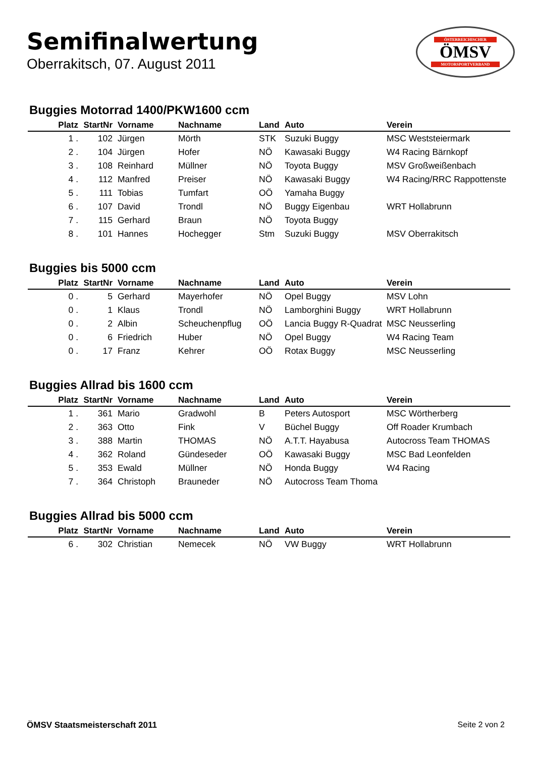Semifinalwertung
Oberrakitsch, 07. August 2011
ÖSTERREICHISCHER
ÖMSV
MOTORSPORTVERBAND
Buggies Motorrad 1400/PKW1600 ccm
| Platz | StartNr | Vorname | Nachname | Land | Auto | Verein |
| --- | --- | --- | --- | --- | --- | --- |
| 1 . | 102 | Jürgen | Mörth | STK | Suzuki Buggy | MSC Weststeiermark |
| 2 . | 104 | Jürgen | Hofer | NÖ | Kawasaki Buggy | W4 Racing Bärnkopf |
| 3 . | 108 | Reinhard | Müllner | NÖ | Toyota Buggy | MSV Großweißenbach |
| 4 . | 112 | Manfred | Preiser | NÖ | Kawasaki Buggy | W4 Racing/RRC Rappottenste |
| 5 . | 111 | Tobias | Tumfart | OÖ | Yamaha Buggy | |
| 6 . | 107 | David | Trondl | NÖ | Buggy Eigenbau | WRT Hollabrunn |
| 7 . | 115 | Gerhard | Braun | NÖ | Toyota Buggy | |
| 8 . | 101 | Hannes | Hochegger | Stm | Suzuki Buggy | MSV Oberrakitsch |
Buggies bis 5000 ccm
| Platz | StartNr | Vorname | Nachname | Land | Auto | Verein |
| --- | --- | --- | --- | --- | --- | --- |
| 0 . | 5 | Gerhard | Mayerhofer | NÖ | Opel Buggy | MSV Lohn |
| 0 . | 1 | Klaus | Trondl | NÖ | Lamborghini Buggy | WRT Hollabrunn |
| 0 . | 2 | Albin | Scheuchenpflug | OÖ | Lancia Buggy R-Quadrat | MSC Neusserling |
| 0 . | 6 | Friedrich | Huber | NÖ | Opel Buggy | W4 Racing Team |
| 0 . | 17 | Franz | Kehrer | OÖ | Rotax Buggy | MSC Neusserling |
Buggies Allrad bis 1600 ccm
| Platz | StartNr | Vorname | Nachname | Land | Auto | Verein |
| --- | --- | --- | --- | --- | --- | --- |
| 1 . | 361 | Mario | Gradwohl | B | Peters Autosport | MSC Wörtherberg |
| 2 . | 363 | Otto | Fink | V | Büchel Buggy | Off Roader Krumbach |
| 3 . | 388 | Martin | THOMAS | NÖ | A.T.T. Hayabusa | Autocross Team THOMAS |
| 4 . | 362 | Roland | Gündeseder | OÖ | Kawasaki Buggy | MSC Bad Leonfelden |
| 5 . | 353 | Ewald | Müllner | NÖ | Honda Buggy | W4 Racing |
| 7 . | 364 | Christoph | Brauneder | NÖ | Autocross Team Thoma | |
Buggies Allrad bis 5000 ccm
| Platz | StartNr | Vorname | Nachname | Land | Auto | Verein |
| --- | --- | --- | --- | --- | --- | --- |
| 6 . | 302 | Christian | Nemecek | NÖ | VW Buggy | WRT Hollabrunn |
ÖMSV Staatsmeisterschaft 2011 Seite 2 von 2